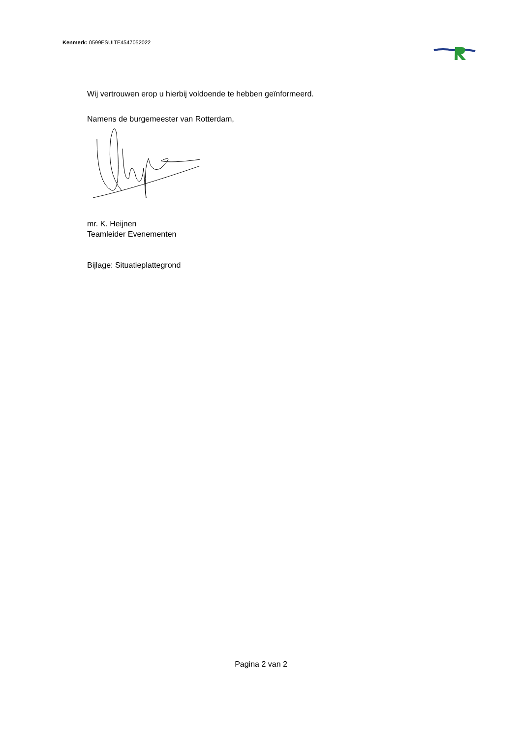Kenmerk: 0599ESUITE4547052022
Wij vertrouwen erop u hierbij voldoende te hebben geïnformeerd.
Namens de burgemeester van Rotterdam,
mr. K. Heijnen
Teamleider Evenementen
Bijlage: Situatieplattegrond
Pagina 2 van 2